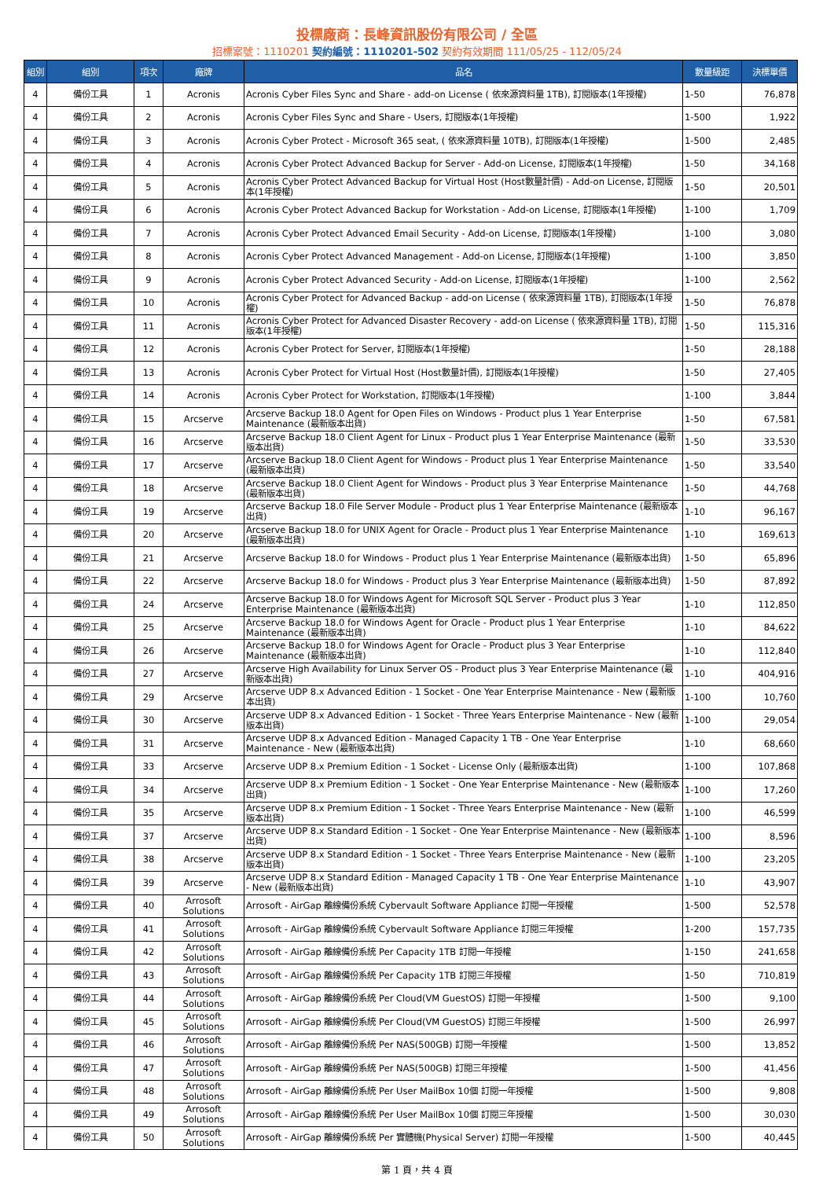投標廠商：長峰資訊股份有限公司 / 全區
招標案號：1110201 契約編號：1110201-502 契約有效期間 111/05/25 - 112/05/24
| 組別 | 組別 | 項次 | 廠牌 | 品名 | 數量級距 | 決標單價 |
| --- | --- | --- | --- | --- | --- | --- |
| 4 | 備份工具 | 1 | Acronis | Acronis Cyber Files Sync and Share - add-on License ( 依來源資料量 1TB), 訂閱版本(1年授權) | 1-50 | 76,878 |
| 4 | 備份工具 | 2 | Acronis | Acronis Cyber Files Sync and Share - Users, 訂閱版本(1年授權) | 1-500 | 1,922 |
| 4 | 備份工具 | 3 | Acronis | Acronis Cyber Protect - Microsoft 365 seat, ( 依來源資料量 10TB), 訂閱版本(1年授權) | 1-500 | 2,485 |
| 4 | 備份工具 | 4 | Acronis | Acronis Cyber Protect Advanced Backup for Server - Add-on License, 訂閱版本(1年授權) | 1-50 | 34,168 |
| 4 | 備份工具 | 5 | Acronis | Acronis Cyber Protect Advanced Backup for Virtual Host (Host數量計價) - Add-on License, 訂閱版本(1年授權) | 1-50 | 20,501 |
| 4 | 備份工具 | 6 | Acronis | Acronis Cyber Protect Advanced Backup for Workstation - Add-on License, 訂閱版本(1年授權) | 1-100 | 1,709 |
| 4 | 備份工具 | 7 | Acronis | Acronis Cyber Protect Advanced Email Security - Add-on License, 訂閱版本(1年授權) | 1-100 | 3,080 |
| 4 | 備份工具 | 8 | Acronis | Acronis Cyber Protect Advanced Management - Add-on License, 訂閱版本(1年授權) | 1-100 | 3,850 |
| 4 | 備份工具 | 9 | Acronis | Acronis Cyber Protect Advanced Security - Add-on License, 訂閱版本(1年授權) | 1-100 | 2,562 |
| 4 | 備份工具 | 10 | Acronis | Acronis Cyber Protect for Advanced Backup - add-on License ( 依來源資料量 1TB), 訂閱版本(1年授權) | 1-50 | 76,878 |
| 4 | 備份工具 | 11 | Acronis | Acronis Cyber Protect for Advanced Disaster Recovery - add-on License ( 依來源資料量 1TB), 訂閱版本(1年授權) | 1-50 | 115,316 |
| 4 | 備份工具 | 12 | Acronis | Acronis Cyber Protect for Server, 訂閱版本(1年授權) | 1-50 | 28,188 |
| 4 | 備份工具 | 13 | Acronis | Acronis Cyber Protect for Virtual Host (Host數量計價), 訂閱版本(1年授權) | 1-50 | 27,405 |
| 4 | 備份工具 | 14 | Acronis | Acronis Cyber Protect for Workstation, 訂閱版本(1年授權) | 1-100 | 3,844 |
| 4 | 備份工具 | 15 | Arcserve | Arcserve Backup 18.0 Agent for Open Files on Windows - Product plus 1 Year Enterprise Maintenance (最新版本出貨) | 1-50 | 67,581 |
| 4 | 備份工具 | 16 | Arcserve | Arcserve Backup 18.0 Client Agent for Linux - Product plus 1 Year Enterprise Maintenance (最新版本出貨) | 1-50 | 33,530 |
| 4 | 備份工具 | 17 | Arcserve | Arcserve Backup 18.0 Client Agent for Windows - Product plus 1 Year Enterprise Maintenance (最新版本出貨) | 1-50 | 33,540 |
| 4 | 備份工具 | 18 | Arcserve | Arcserve Backup 18.0 Client Agent for Windows - Product plus 3 Year Enterprise Maintenance (最新版本出貨) | 1-50 | 44,768 |
| 4 | 備份工具 | 19 | Arcserve | Arcserve Backup 18.0 File Server Module - Product plus 1 Year Enterprise Maintenance (最新版本出貨) | 1-10 | 96,167 |
| 4 | 備份工具 | 20 | Arcserve | Arcserve Backup 18.0 for UNIX Agent for Oracle - Product plus 1 Year Enterprise Maintenance (最新版本出貨) | 1-10 | 169,613 |
| 4 | 備份工具 | 21 | Arcserve | Arcserve Backup 18.0 for Windows - Product plus 1 Year Enterprise Maintenance (最新版本出貨) | 1-50 | 65,896 |
| 4 | 備份工具 | 22 | Arcserve | Arcserve Backup 18.0 for Windows - Product plus 3 Year Enterprise Maintenance (最新版本出貨) | 1-50 | 87,892 |
| 4 | 備份工具 | 24 | Arcserve | Arcserve Backup 18.0 for Windows Agent for Microsoft SQL Server - Product plus 3 Year Enterprise Maintenance (最新版本出貨) | 1-10 | 112,850 |
| 4 | 備份工具 | 25 | Arcserve | Arcserve Backup 18.0 for Windows Agent for Oracle - Product plus 1 Year Enterprise Maintenance (最新版本出貨) | 1-10 | 84,622 |
| 4 | 備份工具 | 26 | Arcserve | Arcserve Backup 18.0 for Windows Agent for Oracle - Product plus 3 Year Enterprise Maintenance (最新版本出貨) | 1-10 | 112,840 |
| 4 | 備份工具 | 27 | Arcserve | Arcserve High Availability for Linux Server OS - Product plus 3 Year Enterprise Maintenance (最新版本出貨) | 1-10 | 404,916 |
| 4 | 備份工具 | 29 | Arcserve | Arcserve UDP 8.x Advanced Edition - 1 Socket - One Year Enterprise Maintenance - New (最新版本出貨) | 1-100 | 10,760 |
| 4 | 備份工具 | 30 | Arcserve | Arcserve UDP 8.x Advanced Edition - 1 Socket - Three Years Enterprise Maintenance - New (最新版本出貨) | 1-100 | 29,054 |
| 4 | 備份工具 | 31 | Arcserve | Arcserve UDP 8.x Advanced Edition - Managed Capacity 1 TB - One Year Enterprise Maintenance - New (最新版本出貨) | 1-10 | 68,660 |
| 4 | 備份工具 | 33 | Arcserve | Arcserve UDP 8.x Premium Edition - 1 Socket - License Only (最新版本出貨) | 1-100 | 107,868 |
| 4 | 備份工具 | 34 | Arcserve | Arcserve UDP 8.x Premium Edition - 1 Socket - One Year Enterprise Maintenance - New (最新版本出貨) | 1-100 | 17,260 |
| 4 | 備份工具 | 35 | Arcserve | Arcserve UDP 8.x Premium Edition - 1 Socket - Three Years Enterprise Maintenance - New (最新版本出貨) | 1-100 | 46,599 |
| 4 | 備份工具 | 37 | Arcserve | Arcserve UDP 8.x Standard Edition - 1 Socket - One Year Enterprise Maintenance - New (最新版本出貨) | 1-100 | 8,596 |
| 4 | 備份工具 | 38 | Arcserve | Arcserve UDP 8.x Standard Edition - 1 Socket - Three Years Enterprise Maintenance - New (最新版本出貨) | 1-100 | 23,205 |
| 4 | 備份工具 | 39 | Arcserve | Arcserve UDP 8.x Standard Edition - Managed Capacity 1 TB - One Year Enterprise Maintenance - New (最新版本出貨) | 1-10 | 43,907 |
| 4 | 備份工具 | 40 | Arrosoft Solutions | Arrosoft - AirGap 離線備份系統 Cybervault Software Appliance 訂閱一年授權 | 1-500 | 52,578 |
| 4 | 備份工具 | 41 | Arrosoft Solutions | Arrosoft - AirGap 離線備份系統 Cybervault Software Appliance 訂閱三年授權 | 1-200 | 157,735 |
| 4 | 備份工具 | 42 | Arrosoft Solutions | Arrosoft - AirGap 離線備份系統 Per Capacity 1TB 訂閱一年授權 | 1-150 | 241,658 |
| 4 | 備份工具 | 43 | Arrosoft Solutions | Arrosoft - AirGap 離線備份系統 Per Capacity 1TB 訂閱三年授權 | 1-50 | 710,819 |
| 4 | 備份工具 | 44 | Arrosoft Solutions | Arrosoft - AirGap 離線備份系統 Per Cloud(VM GuestOS) 訂閱一年授權 | 1-500 | 9,100 |
| 4 | 備份工具 | 45 | Arrosoft Solutions | Arrosoft - AirGap 離線備份系統 Per Cloud(VM GuestOS) 訂閱三年授權 | 1-500 | 26,997 |
| 4 | 備份工具 | 46 | Arrosoft Solutions | Arrosoft - AirGap 離線備份系統 Per NAS(500GB) 訂閱一年授權 | 1-500 | 13,852 |
| 4 | 備份工具 | 47 | Arrosoft Solutions | Arrosoft - AirGap 離線備份系統 Per NAS(500GB) 訂閱三年授權 | 1-500 | 41,456 |
| 4 | 備份工具 | 48 | Arrosoft Solutions | Arrosoft - AirGap 離線備份系統 Per User MailBox 10個 訂閱一年授權 | 1-500 | 9,808 |
| 4 | 備份工具 | 49 | Arrosoft Solutions | Arrosoft - AirGap 離線備份系統 Per User MailBox 10個 訂閱三年授權 | 1-500 | 30,030 |
| 4 | 備份工具 | 50 | Arrosoft Solutions | Arrosoft - AirGap 離線備份系統 Per 實體機(Physical Server) 訂閱一年授權 | 1-500 | 40,445 |
第 1 頁，共 4 頁